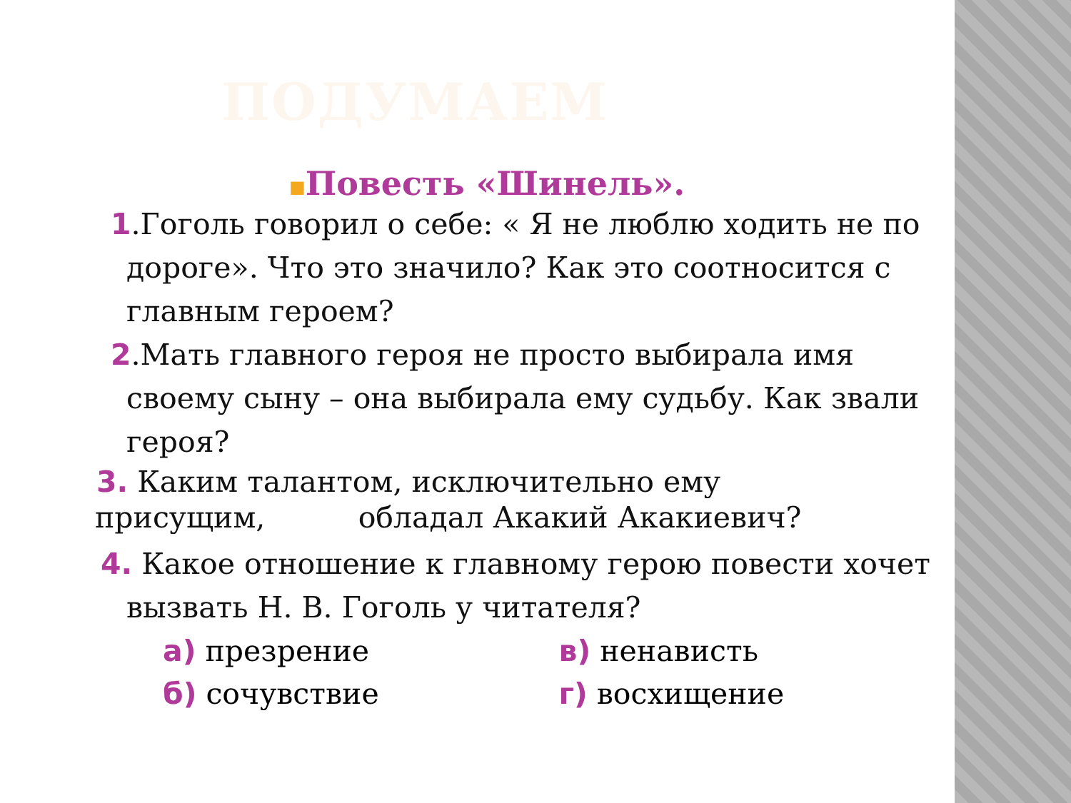ПОДУМАЕМ
■Повесть «Шинель».
1.Гоголь говорил о себе: « Я не люблю ходить не по дороге». Что это значило? Как это соотносится с главным героем?
2.Мать главного героя не просто выбирала имя своему сыну – она выбирала ему судьбу. Как звали героя?
3. Каким талантом, исключительно ему
присущим, обладал Акакий Акакиевич?
4. Какое отношение к главному герою повести хочет вызвать Н. В. Гоголь у читателя?
а) презрение в) ненависть
б) сочувствие г) восхищение